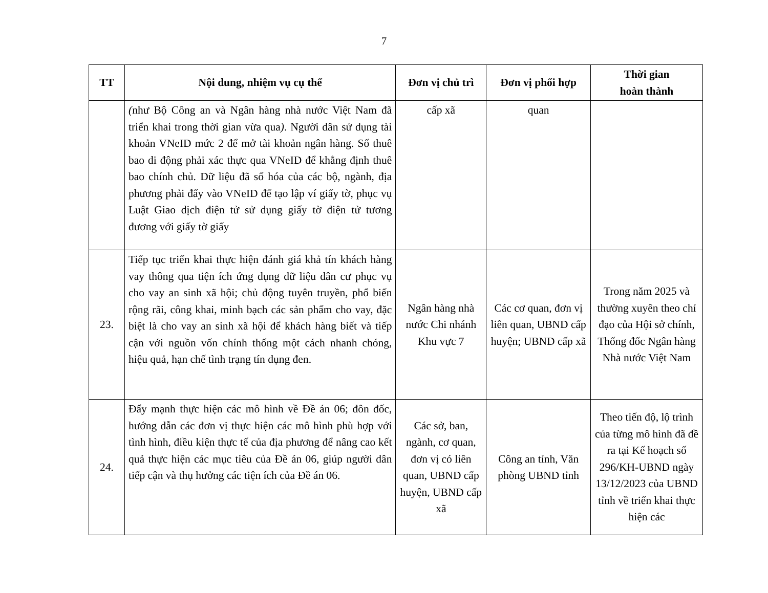7
| TT | Nội dung, nhiệm vụ cụ thể | Đơn vị chủ trì | Đơn vị phối hợp | Thời gian hoàn thành |
| --- | --- | --- | --- | --- |
| | ( như Bộ Công an và Ngân hàng nhà nước Việt Nam đã triển khai trong thời gian vừa qua ) . Người dân sử dụng tài khoản VNeID mức 2 để mở tài khoản ngân hàng. Số thuê bao di động phải xác thực qua VNeID để khẳng định thuê bao chính chủ. Dữ liệu đã số hóa của các bộ, ngành, địa phương phải đẩy vào VNeID để tạo lập ví giấy tờ, phục vụ Luật Giao dịch điện tử sử dụng giấy tờ điện tử tương đương với giấy tờ giấy | cấp xã | quan | |
| 23. | Tiếp tục triển khai thực hiện đánh giá khả tín khách hàng vay thông qua tiện ích ứng dụng dữ liệu dân cư phục vụ cho vay an sinh xã hội; chủ động tuyên truyền, phổ biến rộng rãi, công khai, minh bạch các sản phẩm cho vay, đặc biệt là cho vay an sinh xã hội để khách hàng biết và tiếp cận với nguồn vốn chính thống một cách nhanh chóng, hiệu quả, hạn chế tình trạng tín dụng đen. | Ngân hàng nhà nước Chi nhánh Khu vực 7 | Các cơ quan, đơn vị liên quan, UBND cấp huyện; UBND cấp xã | Trong năm 2025 và thường xuyên theo chỉ đạo của Hội sở chính, Thống đốc Ngân hàng Nhà nước Việt Nam |
| 24. | Đẩy mạnh thực hiện các mô hình về Đề án 06; đôn đốc, hướng dẫn các đơn vị thực hiện các mô hình phù hợp với tình hình, điều kiện thực tế của địa phương để nâng cao kết quả thực hiện các mục tiêu của Đề án 06, giúp người dân tiếp cận và thụ hưởng các tiện ích của Đề án 06. | Các sở, ban, ngành, cơ quan, đơn vị có liên quan, UBND cấp huyện, UBND cấp xã | Công an tỉnh, Văn phòng UBND tỉnh | Theo tiến độ, lộ trình của từng mô hình đã đề ra tại Kế hoạch số 296/KH-UBND ngày 13/12/2023 của UBND tỉnh về triển khai thực hiện các |